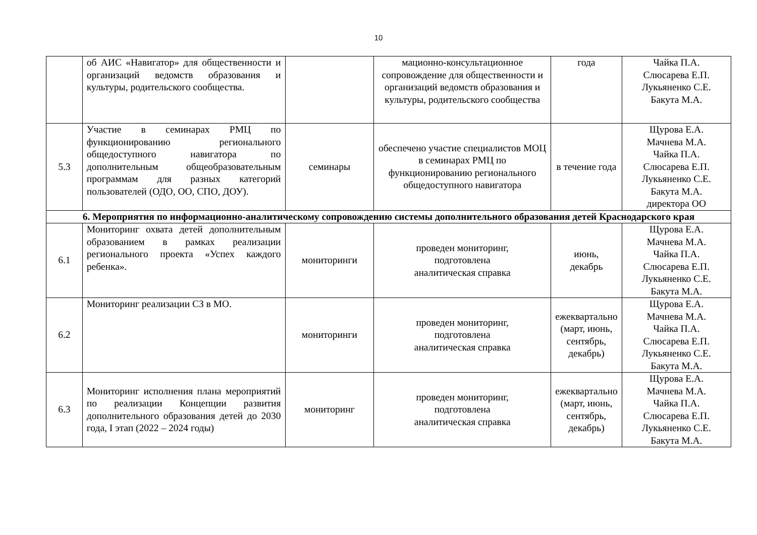10
| | об АИС «Навигатор» для общественности и организаций ведомств образования и культуры, родительского сообщества. | | мационно-консультационное сопровождение для общественности и организаций ведомств образования и культуры, родительского сообщества | года | Чайка П.А. Слюсарева Е.П. Лукьяненко С.Е. Бакута М.А. |
| 5.3 | Участие в семинарах РМЦ по функционированию регионального общедоступного навигатора по дополнительным общеобразовательным программам для разных категорий пользователей (ОДО, ОО, СПО, ДОУ). | семинары | обеспечено участие специалистов МОЦ в семинарах РМЦ по функционированию регионального общедоступного навигатора | в течение года | Щурова Е.А. Мачнева М.А. Чайка П.А. Слюсарева Е.П. Лукьяненко С.Е. Бакута М.А. директора ОО |
| 6. Мероприятия по информационно-аналитическому сопровождению системы дополнительного образования детей Краснодарского края | | | | | |
| 6.1 | Мониторинг охвата детей дополнительным образованием в рамках реализации регионального проекта «Успех каждого ребенка». | мониторинги | проведен мониторинг, подготовлена аналитическая справка | июнь, декабрь | Щурова Е.А. Мачнева М.А. Чайка П.А. Слюсарева Е.П. Лукьяненко С.Е. Бакута М.А. |
| 6.2 | Мониторинг реализации СЗ в МО. | мониторинги | проведен мониторинг, подготовлена аналитическая справка | ежеквартально (март, июнь, сентябрь, декабрь) | Щурова Е.А. Мачнева М.А. Чайка П.А. Слюсарева Е.П. Лукьяненко С.Е. Бакута М.А. |
| 6.3 | Мониторинг исполнения плана мероприятий по реализации Концепции развития дополнительного образования детей до 2030 года, I этап (2022 – 2024 годы) | мониторинг | проведен мониторинг, подготовлена аналитическая справка | ежеквартально (март, июнь, сентябрь, декабрь) | Щурова Е.А. Мачнева М.А. Чайка П.А. Слюсарева Е.П. Лукьяненко С.Е. Бакута М.А. |